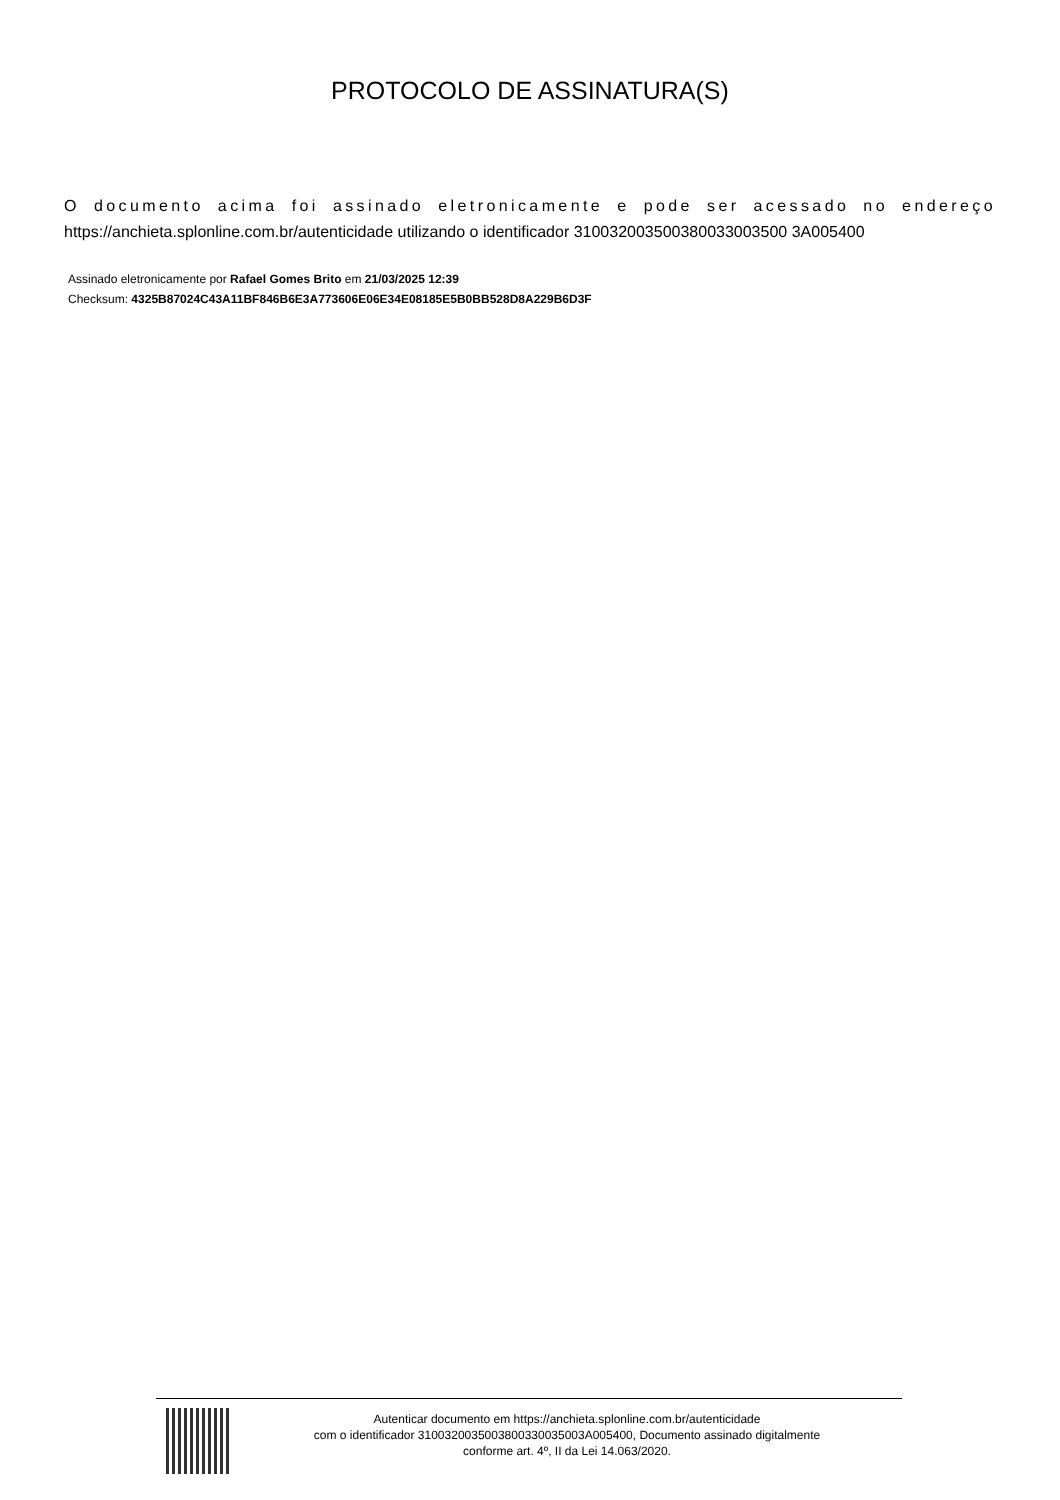PROTOCOLO DE ASSINATURA(S)
O documento acima foi assinado eletronicamente e pode ser acessado no endereço https://anchieta.splonline.com.br/autenticidade utilizando o identificador 310032003500380033003500 3A005400
Assinado eletronicamente por Rafael Gomes Brito em 21/03/2025 12:39
Checksum: 4325B87024C43A11BF846B6E3A773606E06E34E08185E5B0BB528D8A229B6D3F
Autenticar documento em https://anchieta.splonline.com.br/autenticidade
com o identificador 3100320035003800330035003A005400, Documento assinado digitalmente
conforme art. 4º, II da Lei 14.063/2020.